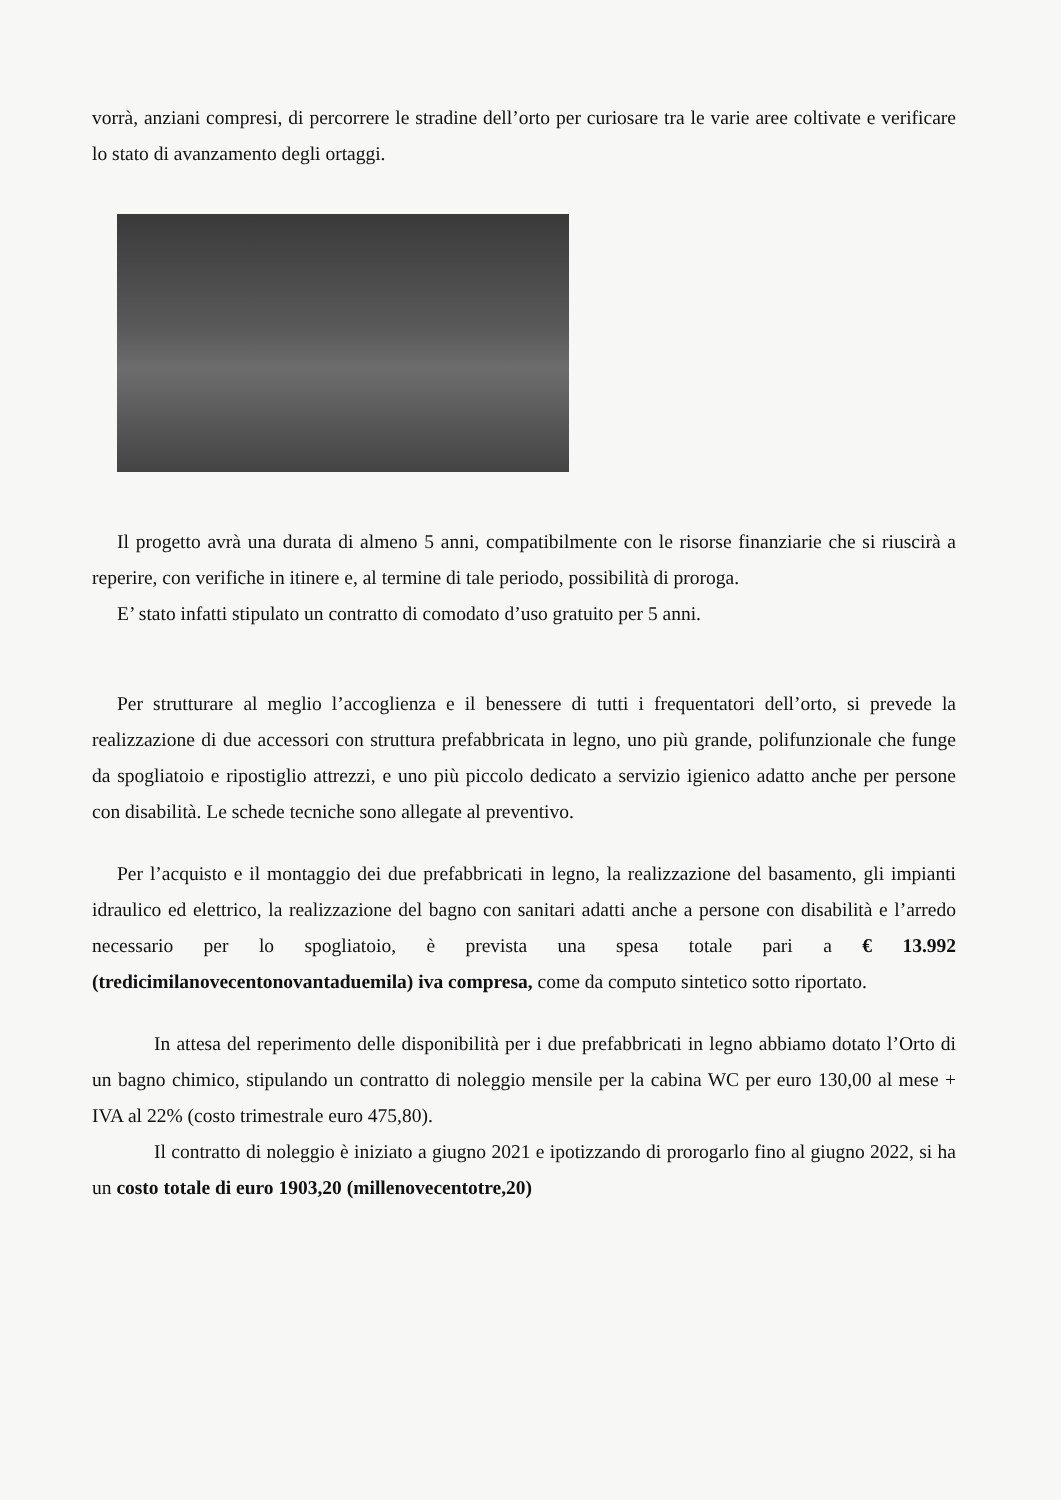vorrà, anziani compresi, di percorrere le stradine dell’orto per curiosare tra le varie aree coltivate e verificare lo stato di avanzamento degli ortaggi.
Il progetto avrà una durata di almeno 5 anni, compatibilmente con le risorse finanziarie che si riuscirà a reperire, con verifiche in itinere e, al termine di tale periodo, possibilità di proroga.
E’ stato infatti stipulato un contratto di comodato d’uso gratuito per 5 anni.
Per strutturare al meglio l’accoglienza e il benessere di tutti i frequentatori dell’orto, si prevede la realizzazione di due accessori con struttura prefabbricata in legno, uno più grande, polifunzionale che funge da spogliatoio e ripostiglio attrezzi, e uno più piccolo dedicato a servizio igienico adatto anche per persone con disabilità. Le schede tecniche sono allegate al preventivo.
Per l’acquisto e il montaggio dei due prefabbricati in legno, la realizzazione del basamento, gli impianti idraulico ed elettrico, la realizzazione del bagno con sanitari adatti anche a persone con disabilità e l’arredo necessario per lo spogliatoio, è prevista una spesa totale pari a € 13.992 (tredicimilanovecentonovantaduemila) iva compresa, come da computo sintetico sotto riportato.
In attesa del reperimento delle disponibilità per i due prefabbricati in legno abbiamo dotato l’Orto di un bagno chimico, stipulando un contratto di noleggio mensile per la cabina WC per euro 130,00 al mese + IVA al 22% (costo trimestrale euro 475,80).
Il contratto di noleggio è iniziato a giugno 2021 e ipotizzando di prorogarlo fino al giugno 2022, si ha un costo totale di euro 1903,20 (millenovecentotre,20)